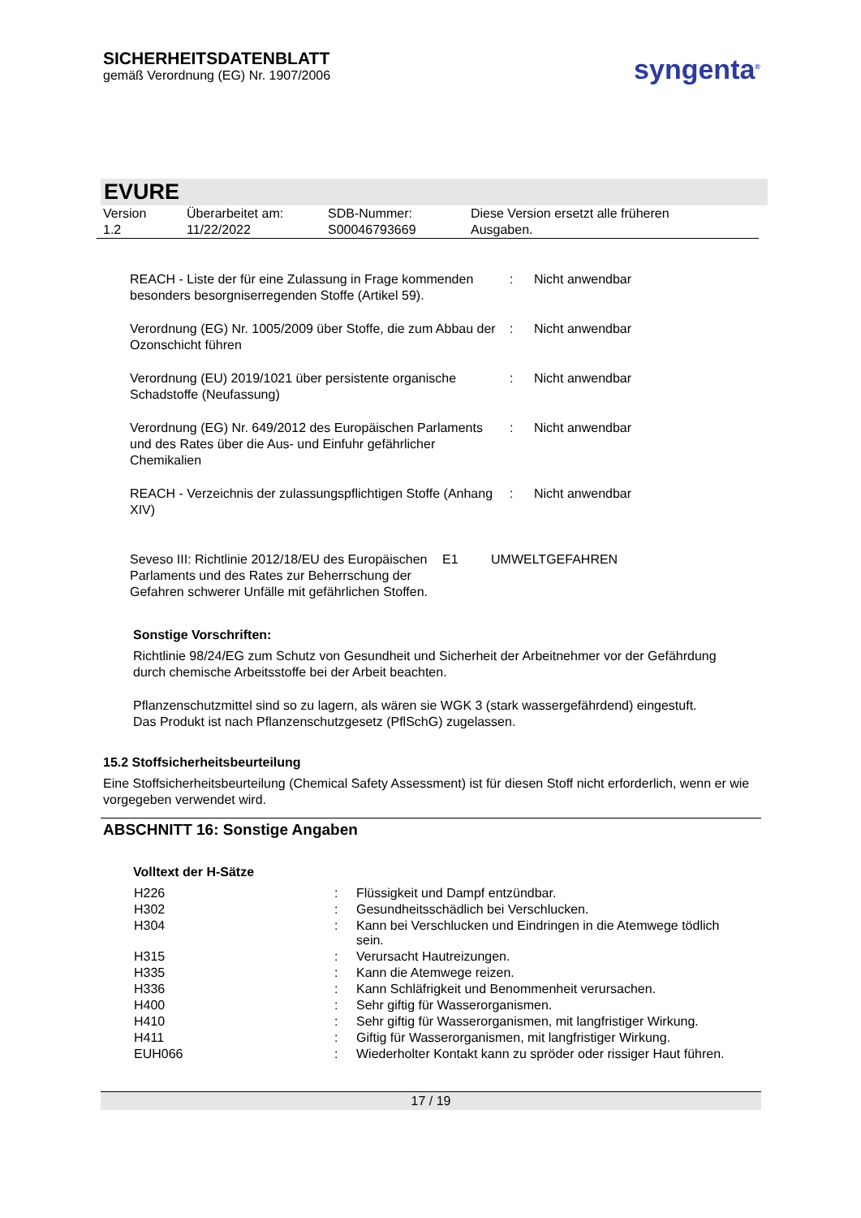SICHERHEITSDATENBLATT
gemäß Verordnung (EG) Nr. 1907/2006
syngenta<sup>®</sup>
EVURE
| Version 1.2 | Überarbeitet am: 11/22/2022 | SDB-Nummer: S00046793669 | Diese Version ersetzt alle früheren Ausgaben. |
| REACH - Liste der für eine Zulassung in Frage kommenden besonders besorgniserregenden Stoffe (Artikel 59). | : | Nicht anwendbar |
| Verordnung (EG) Nr. 1005/2009 über Stoffe, die zum Abbau der Ozonschicht führen | : | Nicht anwendbar |
| Verordnung (EU) 2019/1021 über persistente organische Schadstoffe (Neufassung) | : | Nicht anwendbar |
| Verordnung (EG) Nr. 649/2012 des Europäischen Parlaments und des Rates über die Aus- und Einfuhr gefährlicher Chemikalien | : | Nicht anwendbar |
| REACH - Verzeichnis der zulassungspflichtigen Stoffe (Anhang XIV) | : | Nicht anwendbar |
| Seveso III: Richtlinie 2012/18/EU des Europäischen Parlaments und des Rates zur Beherrschung der Gefahren schwerer Unfälle mit gefährlichen Stoffen. | E1 | UMWELTGEFAHREN |
Sonstige Vorschriften:
Richtlinie 98/24/EG zum Schutz von Gesundheit und Sicherheit der Arbeitnehmer vor der Gefährdung durch chemische Arbeitsstoffe bei der Arbeit beachten.
Pflanzenschutzmittel sind so zu lagern, als wären sie WGK 3 (stark wassergefährdend) eingestuft.
Das Produkt ist nach Pflanzenschutzgesetz (PflSchG) zugelassen.
15.2 Stoffsicherheitsbeurteilung
Eine Stoffsicherheitsbeurteilung (Chemical Safety Assessment) ist für diesen Stoff nicht erforderlich, wenn er wie vorgegeben verwendet wird.
ABSCHNITT 16: Sonstige Angaben
Volltext der H-Sätze
| H226 | : | Flüssigkeit und Dampf entzündbar. |
| H302 | : | Gesundheitsschädlich bei Verschlucken. |
| H304 | : | Kann bei Verschlucken und Eindringen in die Atemwege tödlich sein. |
| H315 | : | Verursacht Hautreizungen. |
| H335 | : | Kann die Atemwege reizen. |
| H336 | : | Kann Schläfrigkeit und Benommenheit verursachen. |
| H400 | : | Sehr giftig für Wasserorganismen. |
| H410 | : | Sehr giftig für Wasserorganismen, mit langfristiger Wirkung. |
| H411 | : | Giftig für Wasserorganismen, mit langfristiger Wirkung. |
| EUH066 | : | Wiederholter Kontakt kann zu spröder oder rissiger Haut führen. |
17 / 19